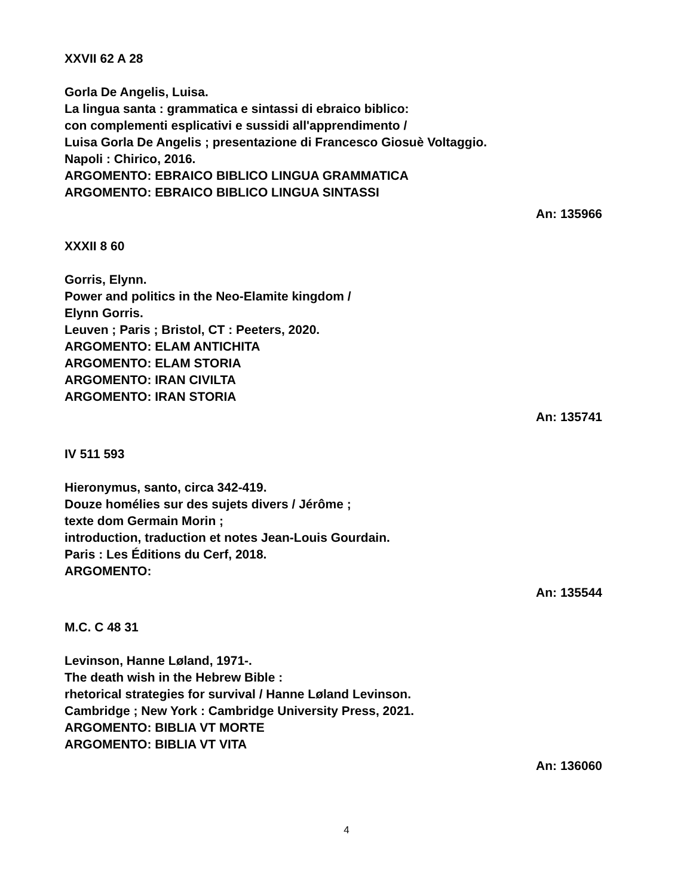XXVII 62 A 28
Gorla De Angelis, Luisa.
La lingua santa : grammatica e sintassi di ebraico biblico:
con complementi esplicativi e sussidi all'apprendimento /
Luisa Gorla De Angelis ; presentazione di Francesco Giosuè Voltaggio.
Napoli : Chirico, 2016.
ARGOMENTO: EBRAICO BIBLICO LINGUA GRAMMATICA
ARGOMENTO: EBRAICO BIBLICO LINGUA SINTASSI
An: 135966
XXXII 8 60
Gorris, Elynn.
Power and politics in the Neo-Elamite kingdom /
Elynn Gorris.
Leuven ; Paris ; Bristol, CT : Peeters, 2020.
ARGOMENTO: ELAM ANTICHITA
ARGOMENTO: ELAM STORIA
ARGOMENTO: IRAN CIVILTA
ARGOMENTO: IRAN STORIA
An: 135741
IV 511 593
Hieronymus, santo, circa 342-419.
Douze homélies sur des sujets divers / Jérôme ;
texte dom Germain Morin ;
introduction, traduction et notes Jean-Louis Gourdain.
Paris : Les Éditions du Cerf, 2018.
ARGOMENTO:
An: 135544
M.C. C 48 31
Levinson, Hanne Løland, 1971-.
The death wish in the Hebrew Bible :
rhetorical strategies for survival / Hanne Løland Levinson.
Cambridge ; New York : Cambridge University Press, 2021.
ARGOMENTO: BIBLIA VT MORTE
ARGOMENTO: BIBLIA VT VITA
An: 136060
4